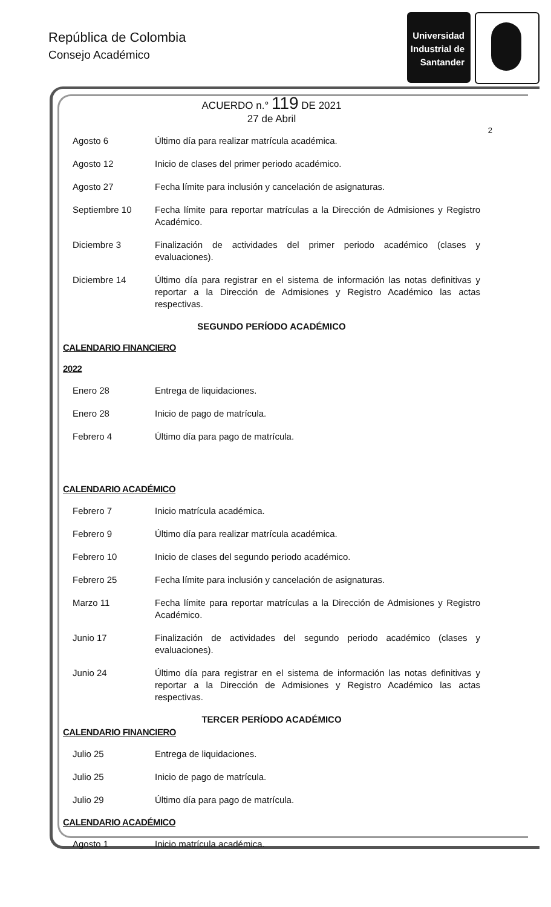República de Colombia
Consejo Académico
Universidad
Industrial de
Santander
ACUERDO n.° 119 DE 2021
27 de Abril
2
Agosto 6 Último día para realizar matrícula académica.
Agosto 12 Inicio de clases del primer periodo académico.
Agosto 27 Fecha límite para inclusión y cancelación de asignaturas.
Septiembre 10 Fecha límite para reportar matrículas a la Dirección de Admisiones y Registro Académico.
Diciembre 3 Finalización de actividades del primer periodo académico (clases y evaluaciones).
Diciembre 14 Último día para registrar en el sistema de información las notas definitivas y reportar a la Dirección de Admisiones y Registro Académico las actas respectivas.
SEGUNDO PERÍODO ACADÉMICO
CALENDARIO FINANCIERO
2022
Enero 28 Entrega de liquidaciones.
Enero 28 Inicio de pago de matrícula.
Febrero 4 Último día para pago de matrícula.
CALENDARIO ACADÉMICO
Febrero 7 Inicio matrícula académica.
Febrero 9 Último día para realizar matrícula académica.
Febrero 10 Inicio de clases del segundo periodo académico.
Febrero 25 Fecha límite para inclusión y cancelación de asignaturas.
Marzo 11 Fecha límite para reportar matrículas a la Dirección de Admisiones y Registro Académico.
Junio 17 Finalización de actividades del segundo periodo académico (clases y evaluaciones).
Junio 24 Último día para registrar en el sistema de información las notas definitivas y reportar a la Dirección de Admisiones y Registro Académico las actas respectivas.
TERCER PERÍODO ACADÉMICO
CALENDARIO FINANCIERO
Julio 25 Entrega de liquidaciones.
Julio 25 Inicio de pago de matrícula.
Julio 29 Último día para pago de matrícula.
CALENDARIO ACADÉMICO
Agosto 1 Inicio matrícula académica.